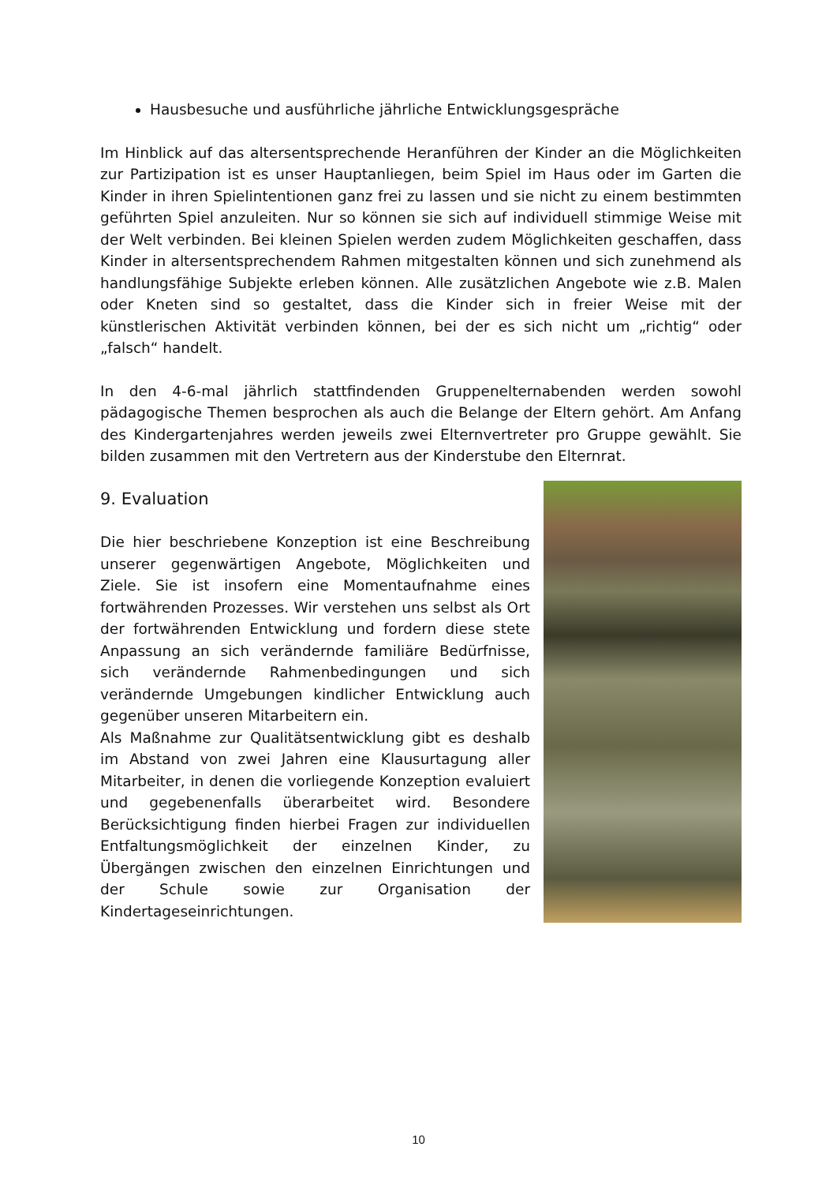Hausbesuche und ausführliche jährliche Entwicklungsgespräche
Im Hinblick auf das altersentsprechende Heranführen der Kinder an die Möglichkeiten zur Partizipation ist es unser Hauptanliegen, beim Spiel im Haus oder im Garten die Kinder in ihren Spielintentionen ganz frei zu lassen und sie nicht zu einem bestimmten geführten Spiel anzuleiten. Nur so können sie sich auf individuell stimmige Weise mit der Welt verbinden. Bei kleinen Spielen werden zudem Möglichkeiten geschaffen, dass Kinder in altersentsprechendem Rahmen mitgestalten können und sich zunehmend als handlungsfähige Subjekte erleben können. Alle zusätzlichen Angebote wie z.B. Malen oder Kneten sind so gestaltet, dass die Kinder sich in freier Weise mit der künstlerischen Aktivität verbinden können, bei der es sich nicht um „richtig“ oder „falsch“ handelt.
In den 4-6-mal jährlich stattfindenden Gruppenelternabenden werden sowohl pädagogische Themen besprochen als auch die Belange der Eltern gehört. Am Anfang des Kindergartenjahres werden jeweils zwei Elternvertreter pro Gruppe gewählt. Sie bilden zusammen mit den Vertretern aus der Kinderstube den Elternrat.
9. Evaluation
Die hier beschriebene Konzeption ist eine Beschreibung unserer gegenwärtigen Angebote, Möglichkeiten und Ziele. Sie ist insofern eine Momentaufnahme eines fortwährenden Prozesses. Wir verstehen uns selbst als Ort der fortwährenden Entwicklung und fordern diese stete Anpassung an sich verändernde familiäre Bedürfnisse, sich verändernde Rahmenbedingungen und sich verändernde Umgebungen kindlicher Entwicklung auch gegenüber unseren Mitarbeitern ein.
Als Maßnahme zur Qualitätsentwicklung gibt es deshalb im Abstand von zwei Jahren eine Klausurtagung aller Mitarbeiter, in denen die vorliegende Konzeption evaluiert und gegebenenfalls überarbeitet wird. Besondere Berücksichtigung finden hierbei Fragen zur individuellen Entfaltungsmöglichkeit der einzelnen Kinder, zu Übergängen zwischen den einzelnen Einrichtungen und der Schule sowie zur Organisation der Kindertageseinrichtungen.
10